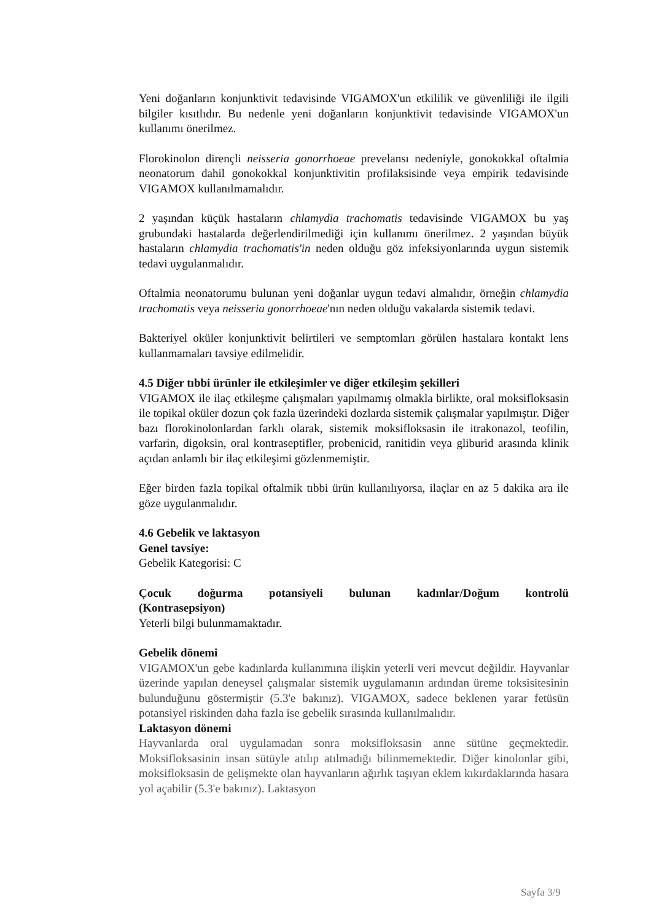Yeni doğanların konjunktivit tedavisinde VIGAMOX'un etkililik ve güvenliliği ile ilgili bilgiler kısıtlıdır. Bu nedenle yeni doğanların konjunktivit tedavisinde VIGAMOX'un kullanımı önerilmez.
Florokinolon dirençli neisseria gonorrhoeae prevelansı nedeniyle, gonokokkal oftalmia neonatorum dahil gonokokkal konjunktivitin profilaksisinde veya empirik tedavisinde VIGAMOX kullanılmamalıdır.
2 yaşından küçük hastaların chlamydia trachomatis tedavisinde VIGAMOX bu yaş grubundaki hastalarda değerlendirilmediği için kullanımı önerilmez. 2 yaşından büyük hastaların chlamydia trachomatis'in neden olduğu göz infeksiyonlarında uygun sistemik tedavi uygulanmalıdır.
Oftalmia neonatorumu bulunan yeni doğanlar uygun tedavi almalıdır, örneğin chlamydia trachomatis veya neisseria gonorrhoeae'nın neden olduğu vakalarda sistemik tedavi.
Bakteriyel oküler konjunktivit belirtileri ve semptomları görülen hastalara kontakt lens kullanmamaları tavsiye edilmelidir.
4.5 Diğer tıbbi ürünler ile etkileşimler ve diğer etkileşim şekilleri
VIGAMOX ile ilaç etkileşme çalışmaları yapılmamış olmakla birlikte, oral moksifloksasin ile topikal oküler dozun çok fazla üzerindeki dozlarda sistemik çalışmalar yapılmıştır. Diğer bazı florokinolonlardan farklı olarak, sistemik moksifloksasin ile itrakonazol, teofilin, varfarin, digoksin, oral kontraseptifler, probenicid, ranitidin veya gliburid arasında klinik açıdan anlamlı bir ilaç etkileşimi gözlenmemiştir.
Eğer birden fazla topikal oftalmik tıbbi ürün kullanılıyorsa, ilaçlar en az 5 dakika ara ile göze uygulanmalıdır.
4.6 Gebelik ve laktasyon
Genel tavsiye:
Gebelik Kategorisi: C
Çocuk doğurma potansiyeli bulunan kadınlar/Doğum kontrolü
(Kontrasepsiyon)
Yeterli bilgi bulunmamaktadır.
Gebelik dönemi
VIGAMOX'un gebe kadınlarda kullanımına ilişkin yeterli veri mevcut değildir. Hayvanlar üzerinde yapılan deneysel çalışmalar sistemik uygulamanın ardından üreme toksisitesinin bulunduğunu göstermiştir (5.3'e bakınız). VIGAMOX, sadece beklenen yarar fetüsün potansiyel riskinden daha fazla ise gebelik sırasında kullanılmalıdır.
Laktasyon dönemi
Hayvanlarda oral uygulamadan sonra moksifloksasin anne sütüne geçmektedir. Moksifloksasinin insan sütüyle atılıp atılmadığı bilinmemektedir. Diğer kinolonlar gibi, moksifloksasin de gelişmekte olan hayvanların ağırlık taşıyan eklem kıkırdaklarında hasara yol açabilir (5.3'e bakınız). Laktasyon
Sayfa 3/9